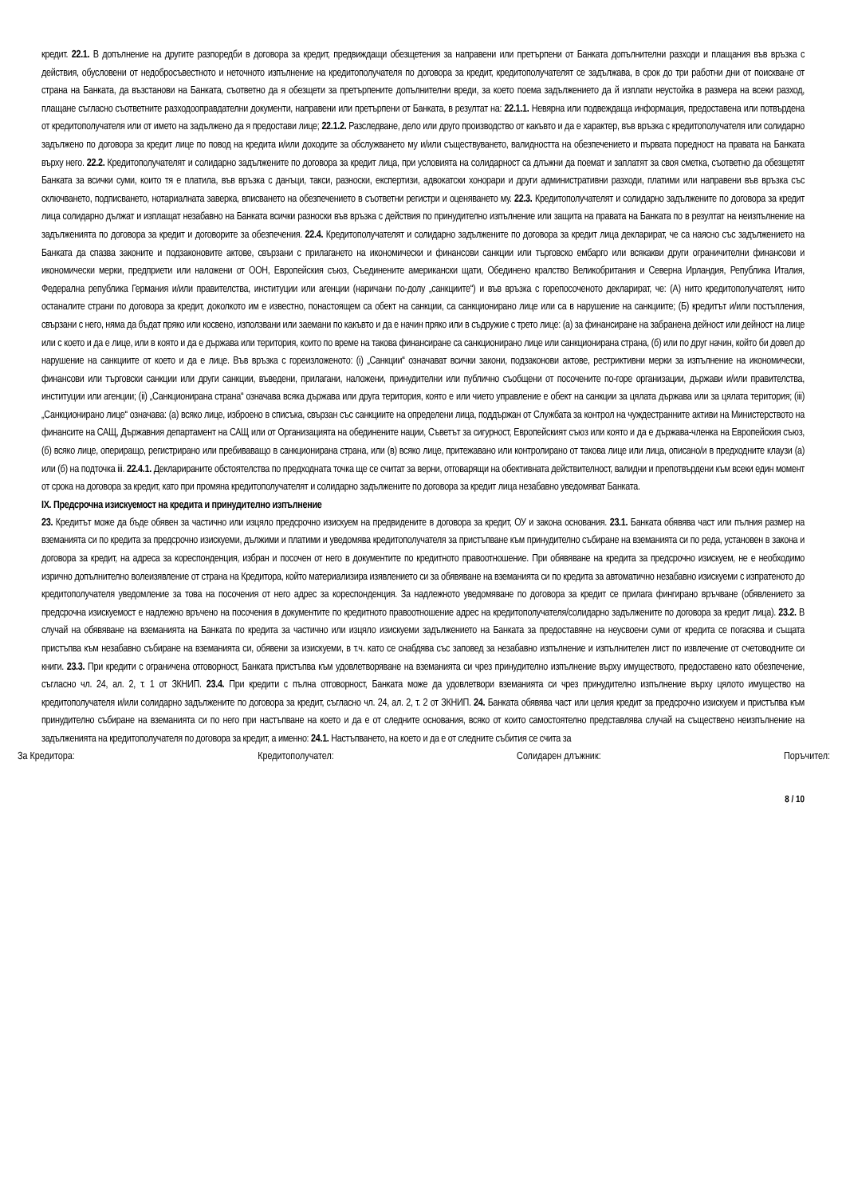кредит. 22.1. В допълнение на другите разпоредби в договора за кредит, предвиждащи обезщетения за направени или претърпени от Банката допълнителни разходи и плащания във връзка с действия, обусловени от недобросъвестното и неточното изпълнение на кредитополучателя по договора за кредит, кредитополучателят се задължава, в срок до три работни дни от поискване от страна на Банката, да възстанови на Банката, съответно да я обезщети за претърпените допълнителни вреди, за което поема задължението да й изплати неустойка в размера на всеки разход, плащане съгласно съответните разходооправдателни документи, направени или претърпени от Банката, в резултат на: 22.1.1. Невярна или подвеждаща информация, предоставена или потвърдена от кредитополучателя или от името на задължено да я предостави лице; 22.1.2. Разследване, дело или друго производство от какъвто и да е характер, във връзка с кредитополучателя или солидарно задължено по договора за кредит лице по повод на кредита и/или доходите за обслужването му и/или съществуването, валидността на обезпечението и първата поредност на правата на Банката върху него. 22.2. Кредитополучателят и солидарно задължените по договора за кредит лица, при условията на солидарност са длъжни да поемат и заплатят за своя сметка, съответно да обезщетят Банката за всички суми, които тя е платила, във връзка с данъци, такси, разноски, експертизи, адвокатски хонорари и други административни разходи, платими или направени във връзка със сключването, подписването, нотариалната заверка, вписването на обезпечението в съответни регистри и оценяването му. 22.3. Кредитополучателят и солидарно задължените по договора за кредит лица солидарно дължат и изплащат незабавно на Банката всички разноски във връзка с действия по принудително изпълнение или защита на правата на Банката по в резултат на неизпълнение на задълженията по договора за кредит и договорите за обезпечения. 22.4. Кредитополучателят и солидарно задължените по договора за кредит лица декларират, че са наясно със задължението на Банката да спазва законите и подзаконовите актове, свързани с прилагането на икономически и финансови санкции или търговско ембарго или всякакви други ограничителни финансови и икономически мерки, предприети или наложени от ООН, Европейския съюз, Съединените американски щати, Обединено кралство Великобритания и Северна Ирландия, Република Италия, Федерална република Германия и/или правителства, институции или агенции (наричани по-долу „санкциите“) и във връзка с горепосоченото декларират, че: (А) нито кредитополучателят, нито останалите страни по договора за кредит, доколкото им е известно, понастоящем са обект на санкции, са санкционирано лице или са в нарушение на санкциите; (Б) кредитът и/или постъпления, свързани с него, няма да бъдат пряко или косвено, използвани или заемани по какъвто и да е начин пряко или в съдружие с трето лице: (а) за финансиране на забранена дейност или дейност на лице или с което и да е лице, или в която и да е държава или територия, които по време на такова финансиране са санкционирано лице или санкционирана страна, (б) или по друг начин, който би довел до нарушение на санкциите от което и да е лице. Във връзка с гореизложеното: (i) „Санкции“ означават всички закони, подзаконови актове, рестриктивни мерки за изпълнение на икономически, финансови или търговски санкции или други санкции, въведени, прилагани, наложени, принудителни или публично съобщени от посочените по-горе организации, държави и/или правителства, институции или агенции; (ii) „Санкционирана страна“ означава всяка държава или друга територия, която е или чието управление е обект на санкции за цялата държава или за цялата територия; (iii) „Санкционирано лице“ означава: (а) всяко лице, изброено в списъка, свързан със санкциите на определени лица, поддържан от Службата за контрол на чуждестранните активи на Министерството на финансите на САЩ, Държавния департамент на САЩ или от Организацията на обединените нации, Съветът за сигурност, Европейският съюз или която и да е държава-членка на Европейския съюз, (б) всяко лице, опериращо, регистрирано или пребиваващо в санкционирана страна, или (в) всяко лице, притежавано или контролирано от такова лице или лица, описано/и в предходните клаузи (а) или (б) на подточка iii. 22.4.1. Декларираните обстоятелства по предходната точка ще се считат за верни, отговарящи на обективната действителност, валидни и препотвърдени към всеки един момент от срока на договора за кредит, като при промяна кредитополучателят и солидарно задължените по договора за кредит лица незабавно уведомяват Банката.
IX. Предсрочна изискуемост на кредита и принудително изпълнение
23. Кредитът може да бъде обявен за частично или изцяло предсрочно изискуем на предвидените в договора за кредит, ОУ и закона основания. 23.1. Банката обявява част или пълния размер на вземанията си по кредита за предсрочно изискуеми, дължими и платими и уведомява кредитополучателя за пристъпване към принудително събиране на вземанията си по реда, установен в закона и договора за кредит, на адреса за кореспонденция, избран и посочен от него в документите по кредитното правоотношение. При обявяване на кредита за предсрочно изискуем, не е необходимо изрично допълнително волеизявление от страна на Кредитора, който материализира изявлението си за обявяване на вземанията си по кредита за автоматично незабавно изискуеми с изпратеното до кредитополучателя уведомление за това на посочения от него адрес за кореспонденция. За надлежното уведомяване по договора за кредит се прилага фингирано връчване (обявлението за предсрочна изискуемост е надлежно връчено на посочения в документите по кредитното правоотношение адрес на кредитополучателя/солидарно задължените по договора за кредит лица). 23.2. В случай на обявяване на вземанията на Банката по кредита за частично или изцяло изискуеми задължението на Банката за предоставяне на неусвоени суми от кредита се погасява и същата пристъпва към незабавно събиране на вземанията си, обявени за изискуеми, в т.ч. като се снабдява със заповед за незабавно изпълнение и изпълнителен лист по извлечение от счетоводните си книги. 23.3. При кредити с ограничена отговорност, Банката пристъпва към удовлетворяване на вземанията си чрез принудително изпълнение върху имуществото, предоставено като обезпечение, съгласно чл. 24, ал. 2, т. 1 от ЗКНИП. 23.4. При кредити с пълна отговорност, Банката може да удовлетвори вземанията си чрез принудително изпълнение върху цялото имущество на кредитополучателя и/или солидарно задължените по договора за кредит, съгласно чл. 24, ал. 2, т. 2 от ЗКНИП. 24. Банката обявява част или целия кредит за предсрочно изискуем и пристъпва към принудително събиране на вземанията си по него при настъпване на което и да е от следните основания, всяко от които самостоятелно представлява случай на съществено неизпълнение на задълженията на кредитополучателя по договора за кредит, а именно: 24.1. Настъпването, на което и да е от следните събития се счита за
За Кредитора: Кредитополучател: Солидарен длъжник: Поръчител:
8 / 10